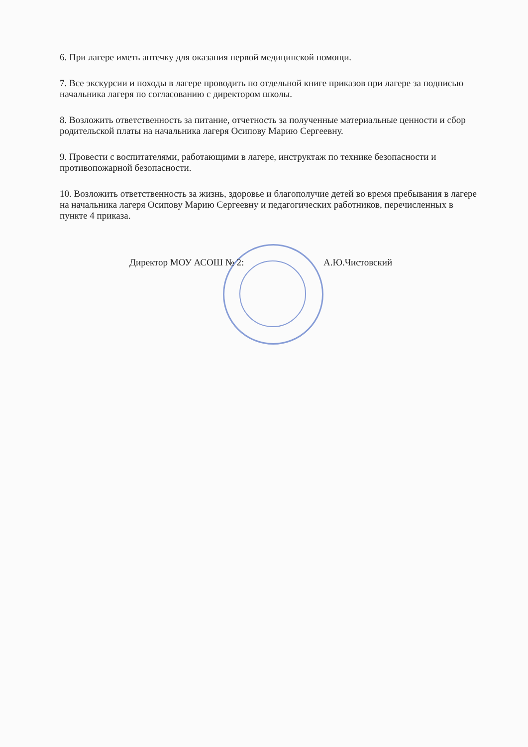6. При лагере иметь аптечку для оказания первой медицинской помощи.
7. Все экскурсии и походы в лагере проводить по отдельной книге приказов при лагере за подписью начальника лагеря по согласованию с директором школы.
8. Возложить ответственность за питание, отчетность за полученные материальные ценности и сбор родительской платы на начальника лагеря Осипову Марию Сергеевну.
9. Провести с воспитателями, работающими в лагере, инструктаж по технике безопасности и противопожарной безопасности.
10. Возложить ответственность за жизнь, здоровье и благополучие детей во время пребывания в лагере на начальника лагеря Осипову Марию Сергеевну и педагогических работников, перечисленных в пункте 4 приказа.
Директор МОУ АСОШ № 2: А.Ю.Чистовский